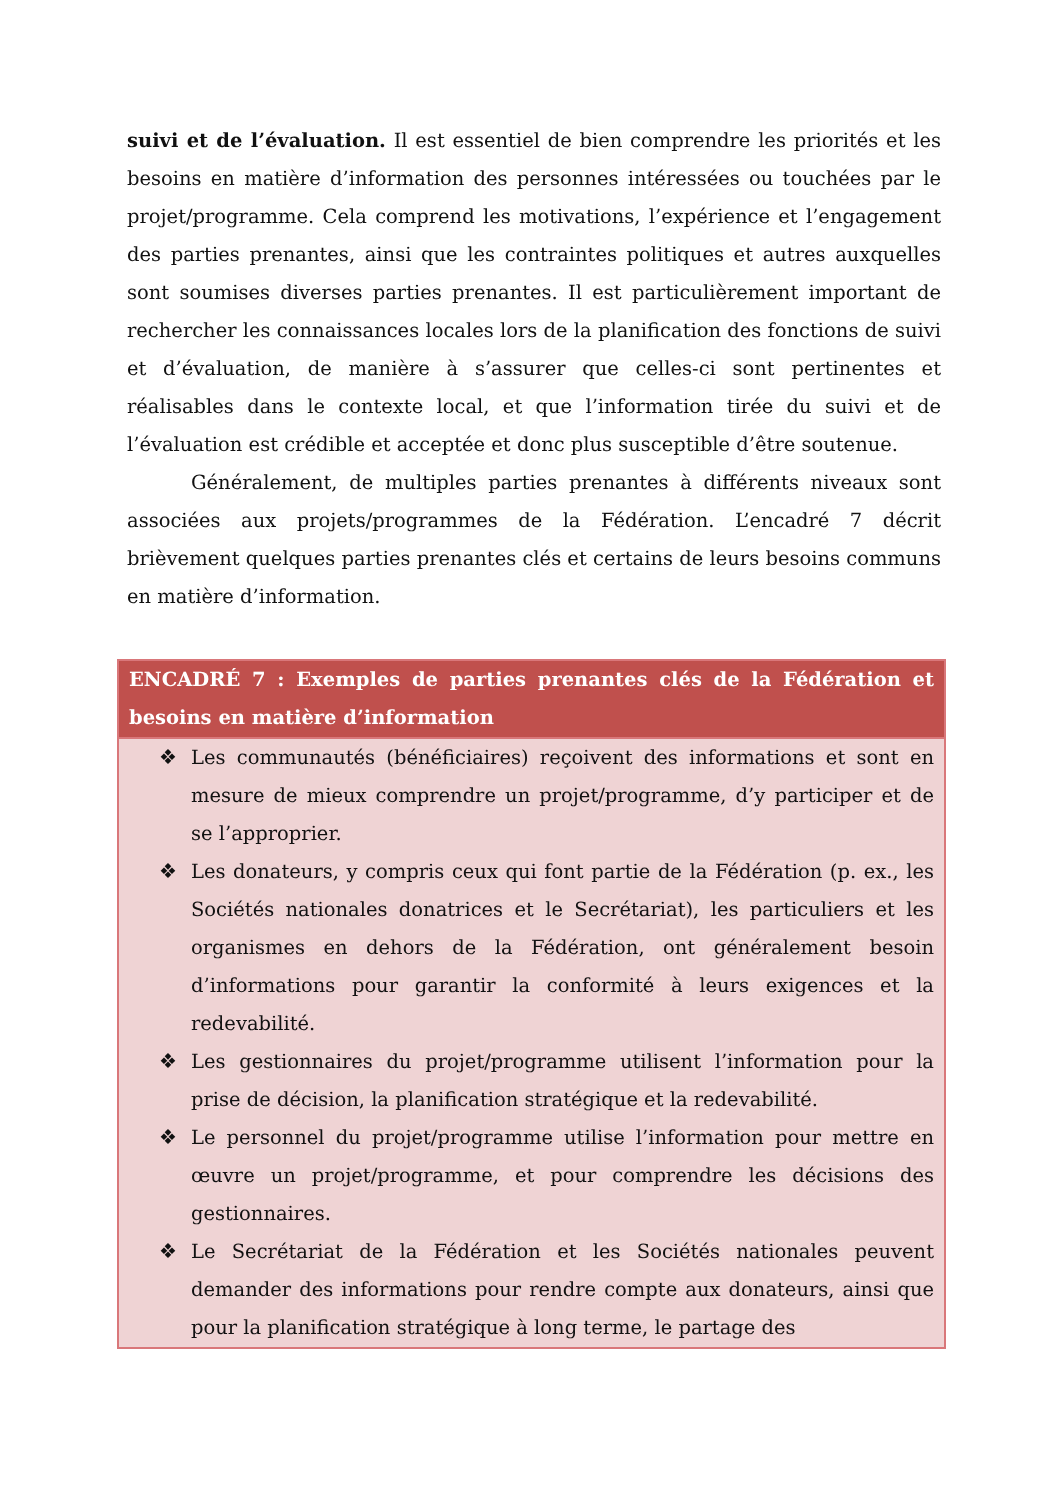suivi et de l’évaluation. Il est essentiel de bien comprendre les priorités et les besoins en matière d’information des personnes intéressées ou touchées par le projet/programme. Cela comprend les motivations, l’expérience et l’engagement des parties prenantes, ainsi que les contraintes politiques et autres auxquelles sont soumises diverses parties prenantes. Il est particulièrement important de rechercher les connaissances locales lors de la planification des fonctions de suivi et d’évaluation, de manière à s’assurer que celles-ci sont pertinentes et réalisables dans le contexte local, et que l’information tirée du suivi et de l’évaluation est crédible et acceptée et donc plus susceptible d’être soutenue.
Généralement, de multiples parties prenantes à différents niveaux sont associées aux projets/programmes de la Fédération. L’encadré 7 décrit brièvement quelques parties prenantes clés et certains de leurs besoins communs en matière d’information.
| ENCADRÉ 7 : Exemples de parties prenantes clés de la Fédération et besoins en matière d’information |
| --- |
| ❖ Les communautés (bénéficiaires) reçoivent des informations et sont en mesure de mieux comprendre un projet/programme, d’y participer et de se l’approprier. ❖ Les donateurs, y compris ceux qui font partie de la Fédération (p. ex., les Sociétés nationales donatrices et le Secrétariat), les particuliers et les organismes en dehors de la Fédération, ont généralement besoin d’informations pour garantir la conformité à leurs exigences et la redevabilité. ❖ Les gestionnaires du projet/programme utilisent l’information pour la prise de décision, la planification stratégique et la redevabilité. ❖ Le personnel du projet/programme utilise l’information pour mettre en œuvre un projet/programme, et pour comprendre les décisions des gestionnaires. ❖ Le Secrétariat de la Fédération et les Sociétés nationales peuvent demander des informations pour rendre compte aux donateurs, ainsi que pour la planification stratégique à long terme, le partage des |